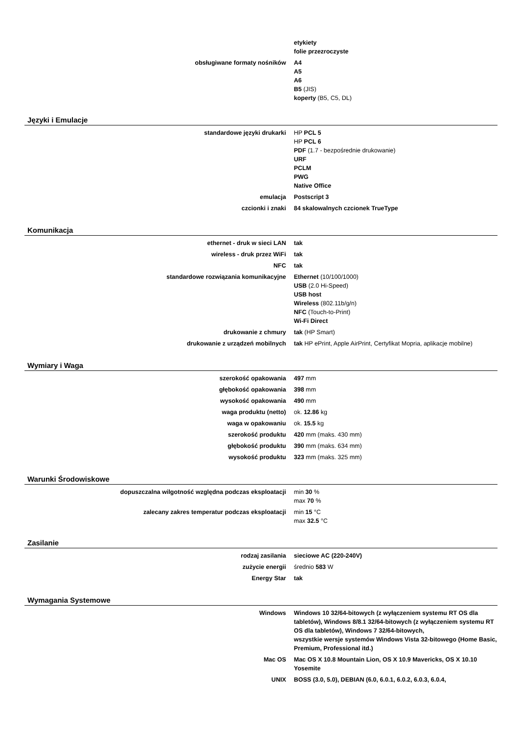| | etykiety folie przezroczyste |
| obsługiwane formaty nośników | A4 A5 A6 B5 (JIS) koperty (B5, C5, DL) |
Języki i Emulacje
| standardowe języki drukarki | HP PCL 5 HP PCL 6 PDF (1.7 - bezpośrednie drukowanie) URF PCLM PWG Native Office |
| emulacja | Postscript 3 |
| czcionki i znaki | 84 skalowalnych czcionek TrueType |
Komunikacja
| ethernet - druk w sieci LAN | tak |
| wireless - druk przez WiFi | tak |
| NFC | tak |
| standardowe rozwiązania komunikacyjne | Ethernet (10/100/1000) USB (2.0 Hi-Speed) USB host Wireless (802.11b/g/n) NFC (Touch-to-Print) Wi-Fi Direct |
| drukowanie z chmury | tak (HP Smart) |
| drukowanie z urządzeń mobilnych | tak HP ePrint, Apple AirPrint, Certyfikat Mopria, aplikacje mobilne) |
Wymiary i Waga
| szerokość opakowania | 497 mm |
| głębokość opakowania | 398 mm |
| wysokość opakowania | 490 mm |
| waga produktu (netto) | ok. 12.86 kg |
| waga w opakowaniu | ok. 15.5 kg |
| szerokość produktu | 420 mm (maks. 430 mm) |
| głębokość produktu | 390 mm (maks. 634 mm) |
| wysokość produktu | 323 mm (maks. 325 mm) |
Warunki Środowiskowe
| dopuszczalna wilgotność względna podczas eksploatacji | min 30 % max 70 % |
| zalecany zakres temperatur podczas eksploatacji | min 15 °C max 32.5 °C |
Zasilanie
| rodzaj zasilania | sieciowe AC (220-240V) |
| zużycie energii | średnio 583 W |
| Energy Star | tak |
Wymagania Systemowe
| Windows | Windows 10 32/64-bitowych (z wyłączeniem systemu RT OS dla tabletów), Windows 8/8.1 32/64-bitowych (z wyłączeniem systemu RT OS dla tabletów), Windows 7 32/64-bitowych, wszystkie wersje systemów Windows Vista 32-bitowego (Home Basic, Premium, Professional itd.) |
| Mac OS | Mac OS X 10.8 Mountain Lion, OS X 10.9 Mavericks, OS X 10.10 Yosemite |
| UNIX | BOSS (3.0, 5.0), DEBIAN (6.0, 6.0.1, 6.0.2, 6.0.3, 6.0.4, |